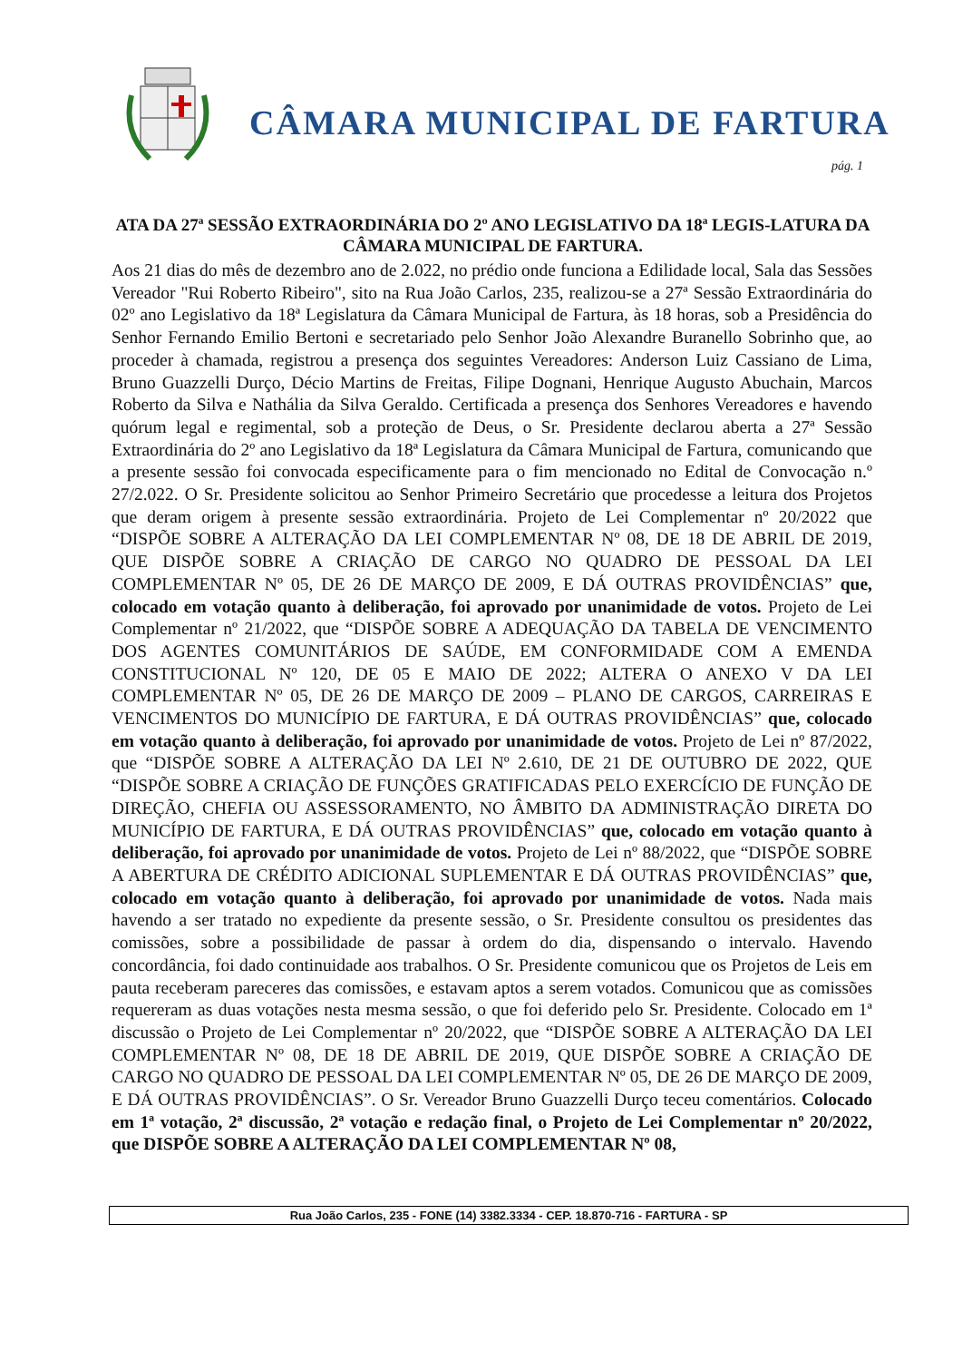CÂMARA MUNICIPAL DE FARTURA
pág. 1
ATA DA 27ª SESSÃO EXTRAORDINÁRIA DO 2º ANO LEGISLATIVO DA 18ª LEGIS-LATURA DA CÂMARA MUNICIPAL DE FARTURA.
Aos 21 dias do mês de dezembro ano de 2.022, no prédio onde funciona a Edilidade local, Sala das Sessões Vereador "Rui Roberto Ribeiro", sito na Rua João Carlos, 235, realizou-se a 27ª Sessão Extraordinária do 02º ano Legislativo da 18ª Legislatura da Câmara Municipal de Fartura, às 18 horas, sob a Presidência do Senhor Fernando Emilio Bertoni e secretariado pelo Senhor João Alexandre Buranello Sobrinho que, ao proceder à chamada, registrou a presença dos seguintes Vereadores: Anderson Luiz Cassiano de Lima, Bruno Guazzelli Durço, Décio Martins de Freitas, Filipe Dognani, Henrique Augusto Abuchain, Marcos Roberto da Silva e Nathália da Silva Geraldo. Certificada a presença dos Senhores Vereadores e havendo quórum legal e regimental, sob a proteção de Deus, o Sr. Presidente declarou aberta a 27ª Sessão Extraordinária do 2º ano Legislativo da 18ª Legislatura da Câmara Municipal de Fartura, comunicando que a presente sessão foi convocada especificamente para o fim mencionado no Edital de Convocação n.º 27/2.022. O Sr. Presidente solicitou ao Senhor Primeiro Secretário que procedesse a leitura dos Projetos que deram origem à presente sessão extraordinária. Projeto de Lei Complementar nº 20/2022 que “DISPÕE SOBRE A ALTERAÇÃO DA LEI COMPLEMENTAR Nº 08, DE 18 DE ABRIL DE 2019, QUE DISPÕE SOBRE A CRIAÇÃO DE CARGO NO QUADRO DE PESSOAL DA LEI COMPLEMENTAR Nº 05, DE 26 DE MARÇO DE 2009, E DÁ OUTRAS PROVIDÊNCIAS” que, colocado em votação quanto à deliberação, foi aprovado por unanimidade de votos. Projeto de Lei Complementar nº 21/2022, que “DISPÕE SOBRE A ADEQUAÇÃO DA TABELA DE VENCIMENTO DOS AGENTES COMUNITÁRIOS DE SAÚDE, EM CONFORMIDADE COM A EMENDA CONSTITUCIONAL Nº 120, DE 05 E MAIO DE 2022; ALTERA O ANEXO V DA LEI COMPLEMENTAR Nº 05, DE 26 DE MARÇO DE 2009 – PLANO DE CARGOS, CARREIRAS E VENCIMENTOS DO MUNICÍPIO DE FARTURA, E DÁ OUTRAS PROVIDÊNCIAS” que, colocado em votação quanto à deliberação, foi aprovado por unanimidade de votos. Projeto de Lei nº 87/2022, que “DISPÕE SOBRE A ALTERAÇÃO DA LEI Nº 2.610, DE 21 DE OUTUBRO DE 2022, QUE “DISPÕE SOBRE A CRIAÇÃO DE FUNÇÕES GRATIFICADAS PELO EXERCÍCIO DE FUNÇÃO DE DIREÇÃO, CHEFIA OU ASSESSORAMENTO, NO ÂMBITO DA ADMINISTRAÇÃO DIRETA DO MUNICÍPIO DE FARTURA, E DÁ OUTRAS PROVIDÊNCIAS” que, colocado em votação quanto à deliberação, foi aprovado por unanimidade de votos. Projeto de Lei nº 88/2022, que “DISPÕE SOBRE A ABERTURA DE CRÉDITO ADICIONAL SUPLEMENTAR E DÁ OUTRAS PROVIDÊNCIAS” que, colocado em votação quanto à deliberação, foi aprovado por unanimidade de votos. Nada mais havendo a ser tratado no expediente da presente sessão, o Sr. Presidente consultou os presidentes das comissões, sobre a possibilidade de passar à ordem do dia, dispensando o intervalo. Havendo concordância, foi dado continuidade aos trabalhos. O Sr. Presidente comunicou que os Projetos de Leis em pauta receberam pareceres das comissões, e estavam aptos a serem votados. Comunicou que as comissões requereram as duas votações nesta mesma sessão, o que foi deferido pelo Sr. Presidente. Colocado em 1ª discussão o Projeto de Lei Complementar nº 20/2022, que “DISPÕE SOBRE A ALTERAÇÃO DA LEI COMPLEMENTAR Nº 08, DE 18 DE ABRIL DE 2019, QUE DISPÕE SOBRE A CRIAÇÃO DE CARGO NO QUADRO DE PESSOAL DA LEI COMPLEMENTAR Nº 05, DE 26 DE MARÇO DE 2009, E DÁ OUTRAS PROVIDÊNCIAS”. O Sr. Vereador Bruno Guazzelli Durço teceu comentários. Colocado em 1ª votação, 2ª discussão, 2ª votação e redação final, o Projeto de Lei Complementar nº 20/2022, que DISPÕE SOBRE A ALTERAÇÃO DA LEI COMPLEMENTAR Nº 08,
Rua João Carlos, 235 - FONE (14) 3382.3334 - CEP. 18.870-716 - FARTURA - SP